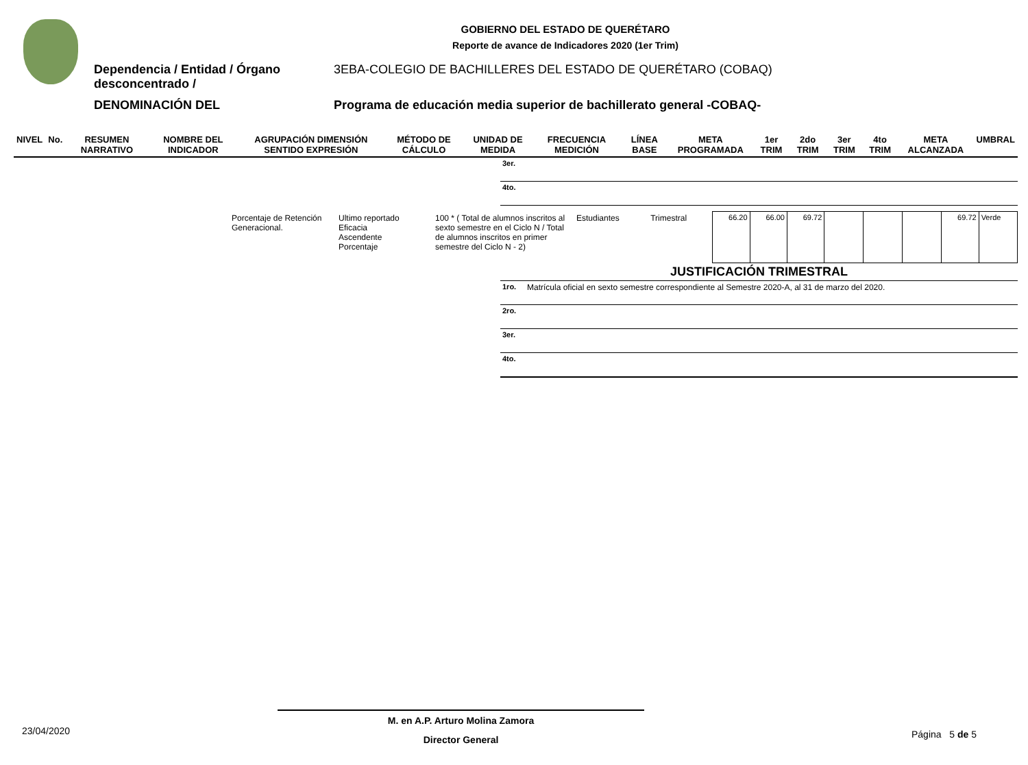GOBIERNO DEL ESTADO DE QUERÉTARO
Reporte de avance de Indicadores 2020 (1er Trim)
Dependencia / Entidad / Órgano desconcentrado /
3EBA-COLEGIO DE BACHILLERES DEL ESTADO DE QUERÉTARO (COBAQ)
DENOMINACIÓN DEL Programa de educación media superior de bachillerato general -COBAQ-
| NIVEL | No. | RESUMEN NARRATIVO | NOMBRE DEL INDICADOR | AGRUPACIÓN DIMENSIÓN SENTIDO EXPRESIÓN | MÉTODO DE CÁLCULO | UNIDAD DE MEDIDA | FRECUENCIA MEDICIÓN | LÍNEA BASE | META PROGRAMADA | 1er TRIM | 2do TRIM | 3er TRIM | 4to TRIM | META ALCANZADA | UMBRAL |
| --- | --- | --- | --- | --- | --- | --- | --- | --- | --- | --- | --- | --- | --- | --- | --- |
| 3er. |
| 4to. |
| Porcentaje de Retención Generacional. | Ultimo reportado Eficacia Ascendente Porcentaje | 100 * ( Total de alumnos inscritos al sexto semestre en el Ciclo N / Total de alumnos inscritos en primer semestre del Ciclo N - 2) | Estudiantes | Trimestral | 66.20 | 66.00 | 69.72 | | | | 69.72 | Verde |
| JUSTIFICACIÓN TRIMESTRAL | |
| --- | --- |
| 1ro. | Matrícula oficial en sexto semestre correspondiente al Semestre 2020-A, al 31 de marzo del 2020. |
| 2ro. | |
| 3er. | |
| 4to. | |
M. en A.P. Arturo Molina Zamora
Director General
23/04/2020 Página 5 de 5